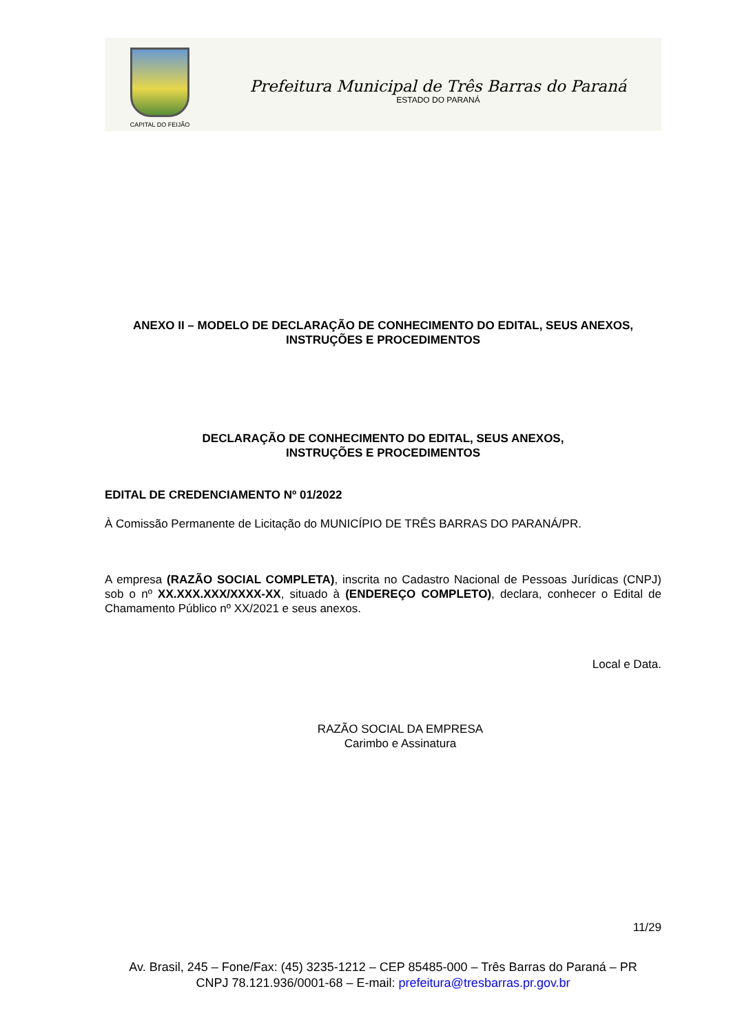CAPITAL DO FEIJÃO
Prefeitura Municipal de Três Barras do Paraná
ESTADO DO PARANÁ
ANEXO II – MODELO DE DECLARAÇÃO DE CONHECIMENTO DO EDITAL, SEUS ANEXOS, INSTRUÇÕES E PROCEDIMENTOS
DECLARAÇÃO DE CONHECIMENTO DO EDITAL, SEUS ANEXOS,
INSTRUÇÕES E PROCEDIMENTOS
EDITAL DE CREDENCIAMENTO Nº 01/2022
À Comissão Permanente de Licitação do MUNICÍPIO DE TRÊS BARRAS DO PARANÁ/PR.
A empresa (RAZÃO SOCIAL COMPLETA), inscrita no Cadastro Nacional de Pessoas Jurídicas (CNPJ) sob o nº XX.XXX.XXX/XXXX-XX, situado à (ENDEREÇO COMPLETO), declara, conhecer o Edital de Chamamento Público nº XX/2021 e seus anexos.
Local e Data.
RAZÃO SOCIAL DA EMPRESA
Carimbo e Assinatura
11/29
Av. Brasil, 245 – Fone/Fax: (45) 3235-1212 – CEP 85485-000 – Três Barras do Paraná – PR
CNPJ 78.121.936/0001-68 – E-mail: prefeitura@tresbarras.pr.gov.br